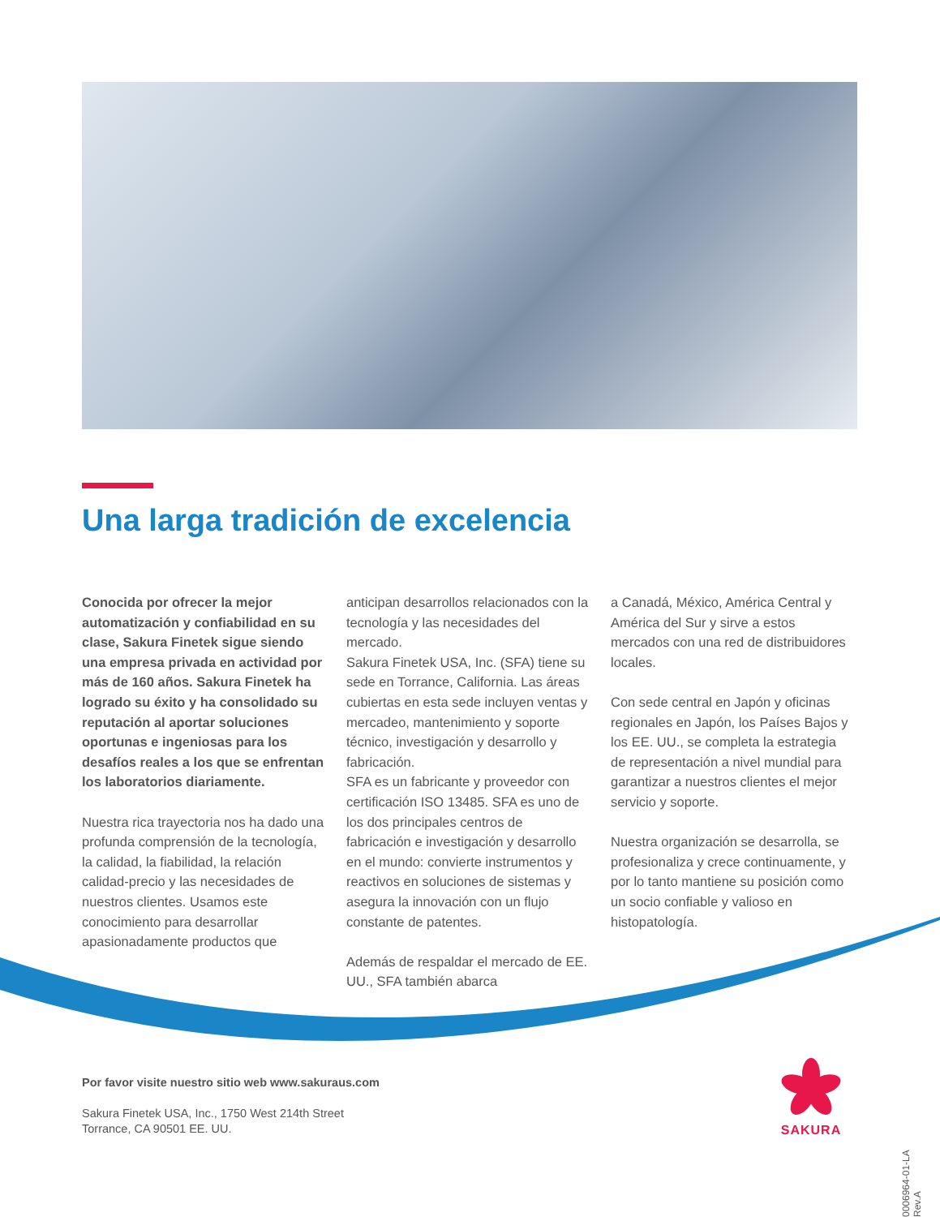Una larga tradición de excelencia
Conocida por ofrecer la mejor automatización y confiabilidad en su clase, Sakura Finetek sigue siendo una empresa privada en actividad por más de 160 años. Sakura Finetek ha logrado su éxito y ha consolidado su reputación al aportar soluciones oportunas e ingeniosas para los desafíos reales a los que se enfrentan los laboratorios diariamente.
Nuestra rica trayectoria nos ha dado una profunda comprensión de la tecnología, la calidad, la fiabilidad, la relación calidad-precio y las necesidades de nuestros clientes. Usamos este conocimiento para desarrollar apasionadamente productos que
anticipan desarrollos relacionados con la tecnología y las necesidades del mercado.
Sakura Finetek USA, Inc. (SFA) tiene su sede en Torrance, California. Las áreas cubiertas en esta sede incluyen ventas y mercadeo, mantenimiento y soporte técnico, investigación y desarrollo y fabricación.
SFA es un fabricante y proveedor con certificación ISO 13485. SFA es uno de los dos principales centros de fabricación e investigación y desarrollo en el mundo: convierte instrumentos y reactivos en soluciones de sistemas y asegura la innovación con un flujo constante de patentes.
Además de respaldar el mercado de EE. UU., SFA también abarca
a Canadá, México, América Central y América del Sur y sirve a estos mercados con una red de distribuidores locales.
Con sede central en Japón y oficinas regionales en Japón, los Países Bajos y los EE. UU., se completa la estrategia de representación a nivel mundial para garantizar a nuestros clientes el mejor servicio y soporte.
Nuestra organización se desarrolla, se profesionaliza y crece continuamente, y por lo tanto mantiene su posición como un socio confiable y valioso en histopatología.
Por favor visite nuestro sitio web www.sakuraus.com
Sakura Finetek USA, Inc., 1750 West 214th Street
Torrance, CA 90501 EE. UU.
SAKURA
0006964-01-LA Rev.A